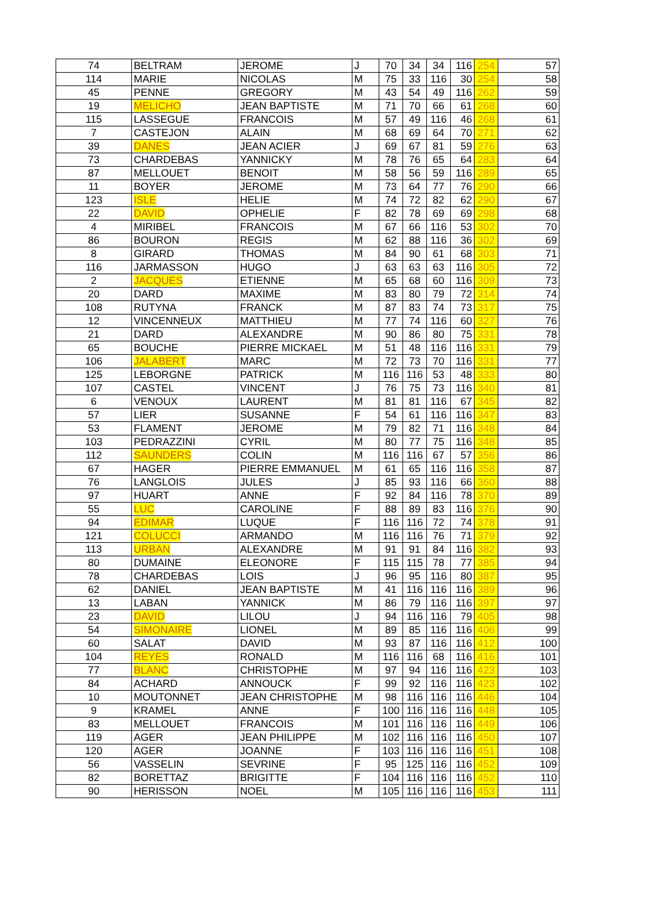| 74 | BELTRAM | JEROME | J | 70 | 34 | 34 | 116 | 254 | 57 |
| 114 | MARIE | NICOLAS | M | 75 | 33 | 116 | 30 | 254 | 58 |
| 45 | PENNE | GREGORY | M | 43 | 54 | 49 | 116 | 262 | 59 |
| 19 | MELICHO | JEAN BAPTISTE | M | 71 | 70 | 66 | 61 | 268 | 60 |
| 115 | LASSEGUE | FRANCOIS | M | 57 | 49 | 116 | 46 | 268 | 61 |
| 7 | CASTEJON | ALAIN | M | 68 | 69 | 64 | 70 | 271 | 62 |
| 39 | DANES | JEAN ACIER | J | 69 | 67 | 81 | 59 | 276 | 63 |
| 73 | CHARDEBAS | YANNICKY | M | 78 | 76 | 65 | 64 | 283 | 64 |
| 87 | MELLOUET | BENOIT | M | 58 | 56 | 59 | 116 | 289 | 65 |
| 11 | BOYER | JEROME | M | 73 | 64 | 77 | 76 | 290 | 66 |
| 123 | ISLE | HELIE | M | 74 | 72 | 82 | 62 | 290 | 67 |
| 22 | DAVID | OPHELIE | F | 82 | 78 | 69 | 69 | 298 | 68 |
| 4 | MIRIBEL | FRANCOIS | M | 67 | 66 | 116 | 53 | 302 | 70 |
| 86 | BOURON | REGIS | M | 62 | 88 | 116 | 36 | 302 | 69 |
| 8 | GIRARD | THOMAS | M | 84 | 90 | 61 | 68 | 303 | 71 |
| 116 | JARMASSON | HUGO | J | 63 | 63 | 63 | 116 | 305 | 72 |
| 2 | JACQUES | ETIENNE | M | 65 | 68 | 60 | 116 | 309 | 73 |
| 20 | DARD | MAXIME | M | 83 | 80 | 79 | 72 | 314 | 74 |
| 108 | RUTYNA | FRANCK | M | 87 | 83 | 74 | 73 | 317 | 75 |
| 12 | VINCENNEUX | MATTHIEU | M | 77 | 74 | 116 | 60 | 327 | 76 |
| 21 | DARD | ALEXANDRE | M | 90 | 86 | 80 | 75 | 331 | 78 |
| 65 | BOUCHE | PIERRE MICKAEL | M | 51 | 48 | 116 | 116 | 331 | 79 |
| 106 | JALABERT | MARC | M | 72 | 73 | 70 | 116 | 331 | 77 |
| 125 | LEBORGNE | PATRICK | M | 116 | 116 | 53 | 48 | 333 | 80 |
| 107 | CASTEL | VINCENT | J | 76 | 75 | 73 | 116 | 340 | 81 |
| 6 | VENOUX | LAURENT | M | 81 | 81 | 116 | 67 | 345 | 82 |
| 57 | LIER | SUSANNE | F | 54 | 61 | 116 | 116 | 347 | 83 |
| 53 | FLAMENT | JEROME | M | 79 | 82 | 71 | 116 | 348 | 84 |
| 103 | PEDRAZZINI | CYRIL | M | 80 | 77 | 75 | 116 | 348 | 85 |
| 112 | SAUNDERS | COLIN | M | 116 | 116 | 67 | 57 | 356 | 86 |
| 67 | HAGER | PIERRE EMMANUEL | M | 61 | 65 | 116 | 116 | 358 | 87 |
| 76 | LANGLOIS | JULES | J | 85 | 93 | 116 | 66 | 360 | 88 |
| 97 | HUART | ANNE | F | 92 | 84 | 116 | 78 | 370 | 89 |
| 55 | LUC | CAROLINE | F | 88 | 89 | 83 | 116 | 376 | 90 |
| 94 | EDIMAR | LUQUE | F | 116 | 116 | 72 | 74 | 378 | 91 |
| 121 | COLUCCI | ARMANDO | M | 116 | 116 | 76 | 71 | 379 | 92 |
| 113 | URBAN | ALEXANDRE | M | 91 | 91 | 84 | 116 | 382 | 93 |
| 80 | DUMAINE | ELEONORE | F | 115 | 115 | 78 | 77 | 385 | 94 |
| 78 | CHARDEBAS | LOIS | J | 96 | 95 | 116 | 80 | 387 | 95 |
| 62 | DANIEL | JEAN BAPTISTE | M | 41 | 116 | 116 | 116 | 389 | 96 |
| 13 | LABAN | YANNICK | M | 86 | 79 | 116 | 116 | 397 | 97 |
| 23 | DAVID | LILOU | J | 94 | 116 | 116 | 79 | 405 | 98 |
| 54 | SIMONAIRE | LIONEL | M | 89 | 85 | 116 | 116 | 406 | 99 |
| 60 | SALAT | DAVID | M | 93 | 87 | 116 | 116 | 412 | 100 |
| 104 | REYES | RONALD | M | 116 | 116 | 68 | 116 | 416 | 101 |
| 77 | BLANC | CHRISTOPHE | M | 97 | 94 | 116 | 116 | 423 | 103 |
| 84 | ACHARD | ANNOUCK | F | 99 | 92 | 116 | 116 | 423 | 102 |
| 10 | MOUTONNET | JEAN CHRISTOPHE | M | 98 | 116 | 116 | 116 | 446 | 104 |
| 9 | KRAMEL | ANNE | F | 100 | 116 | 116 | 116 | 448 | 105 |
| 83 | MELLOUET | FRANCOIS | M | 101 | 116 | 116 | 116 | 449 | 106 |
| 119 | AGER | JEAN PHILIPPE | M | 102 | 116 | 116 | 116 | 450 | 107 |
| 120 | AGER | JOANNE | F | 103 | 116 | 116 | 116 | 451 | 108 |
| 56 | VASSELIN | SEVRINE | F | 95 | 125 | 116 | 116 | 452 | 109 |
| 82 | BORETTAZ | BRIGITTE | F | 104 | 116 | 116 | 116 | 452 | 110 |
| 90 | HERISSON | NOEL | M | 105 | 116 | 116 | 116 | 453 | 111 |